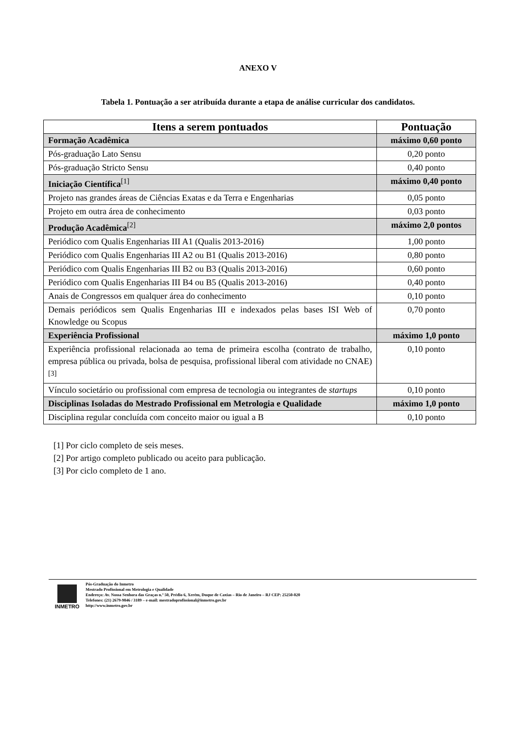ANEXO V
Tabela 1. Pontuação a ser atribuída durante a etapa de análise curricular dos candidatos.
| Itens a serem pontuados | Pontuação |
| --- | --- |
| Formação Acadêmica | máximo 0,60 ponto |
| Pós-graduação Lato Sensu | 0,20 ponto |
| Pós-graduação Stricto Sensu | 0,40 ponto |
| Iniciação Científica<sup>[1]</sup> | máximo 0,40 ponto |
| Projeto nas grandes áreas de Ciências Exatas e da Terra e Engenharias | 0,05 ponto |
| Projeto em outra área de conhecimento | 0,03 ponto |
| Produção Acadêmica<sup>[2]</sup> | máximo 2,0 pontos |
| Periódico com Qualis Engenharias III A1 (Qualis 2013-2016) | 1,00 ponto |
| Periódico com Qualis Engenharias III A2 ou B1 (Qualis 2013-2016) | 0,80 ponto |
| Periódico com Qualis Engenharias III B2 ou B3 (Qualis 2013-2016) | 0,60 ponto |
| Periódico com Qualis Engenharias III B4 ou B5 (Qualis 2013-2016) | 0,40 ponto |
| Anais de Congressos em qualquer área do conhecimento | 0,10 ponto |
| Demais periódicos sem Qualis Engenharias III e indexados pelas bases ISI Web of Knowledge ou Scopus | 0,70 ponto |
| Experiência Profissional | máximo 1,0 ponto |
| Experiência profissional relacionada ao tema de primeira escolha (contrato de trabalho, empresa pública ou privada, bolsa de pesquisa, profissional liberal com atividade no CNAE)<sup>[3]</sup> | 0,10 ponto |
| Vínculo societário ou profissional com empresa de tecnologia ou integrantes de startups | 0,10 ponto |
| Disciplinas Isoladas do Mestrado Profissional em Metrologia e Qualidade | máximo 1,0 ponto |
| Disciplina regular concluída com conceito maior ou igual a B | 0,10 ponto |
[1] Por ciclo completo de seis meses.
[2] Por artigo completo publicado ou aceito para publicação.
[3] Por ciclo completo de 1 ano.
INMETRO
Pós-Graduação do Inmetro
Mestrado Profissional em Metrologia e Qualidade
Endereço: Av. Nossa Senhora das Graças n.º 50, Prédio 6, Xerém, Duque de Caxias – Rio de Janeiro – RJ CEP: 25250-020
Telefones: (21) 2679-9846 / 3189 – e-mail: mestradoprofissional@inmetro.gov.br
http://www.inmetro.gov.br